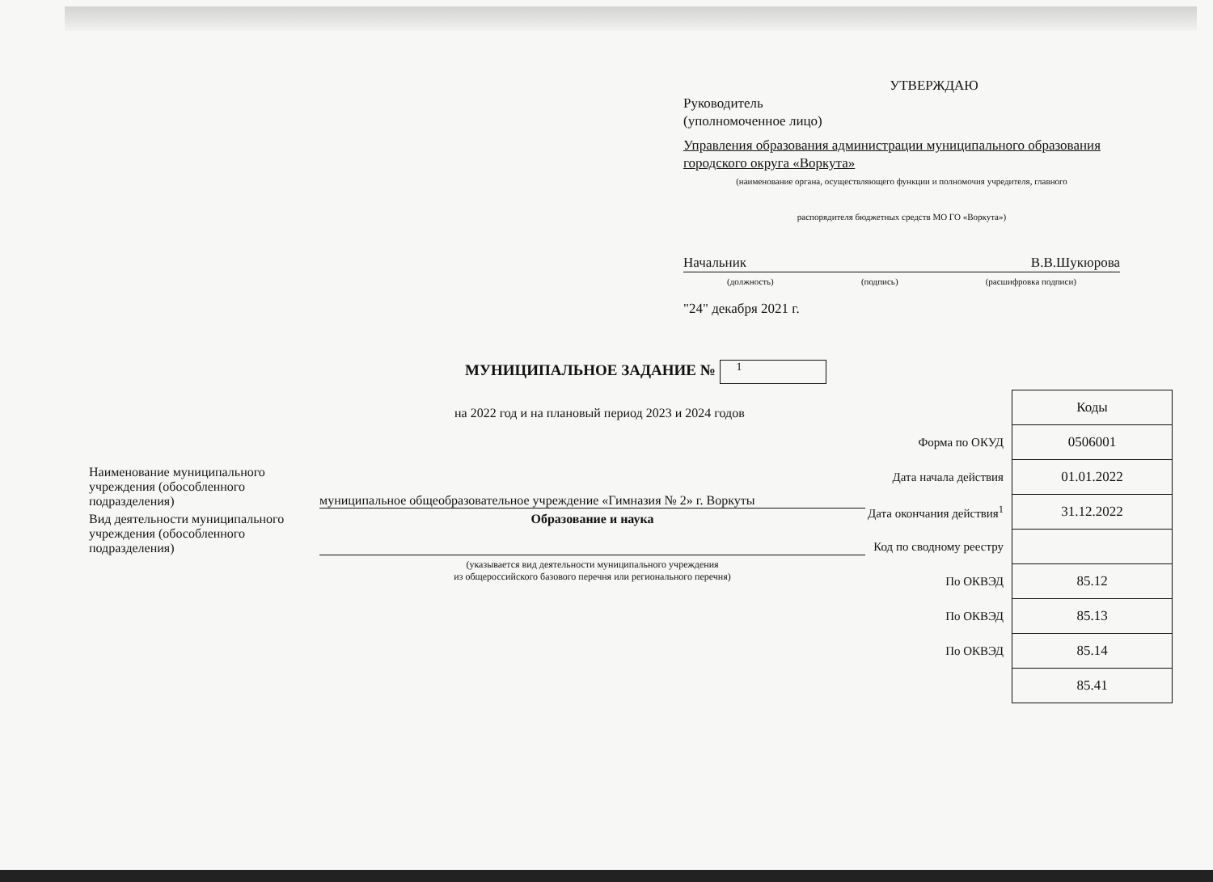УТВЕРЖДАЮ
Руководитель
(уполномоченное лицо)
Управления образования администрации муниципального образования городского округа «Воркута»
(наименование органа, осуществляющего функции и полномочия учредителя, главного
распорядителя бюджетных средств МО ГО «Воркута»)
Начальник В.В.Шукюрова
(должность) (подпись) (расшифровка подписи)
"24" декабря 2021 г.
МУНИЦИПАЛЬНОЕ ЗАДАНИЕ № 1
на 2022 год и на плановый период 2023 и 2024 годов
Наименование муниципального учреждения (обособленного подразделения)
муниципальное общеобразовательное учреждение «Гимназия № 2» г. Воркуты
Вид деятельности муниципального учреждения (обособленного подразделения)
Образование и наука
(указывается вид деятельности муниципального учреждения
из общероссийского базового перечня или регионального перечня)
| | Коды |
| Форма по ОКУД | 0506001 |
| Дата начала действия | 01.01.2022 |
| Дата окончания действия<sup>1</sup> | 31.12.2022 |
| Код по сводному реестру | |
| По ОКВЭД | 85.12 |
| По ОКВЭД | 85.13 |
| По ОКВЭД | 85.14 |
| | 85.41 |